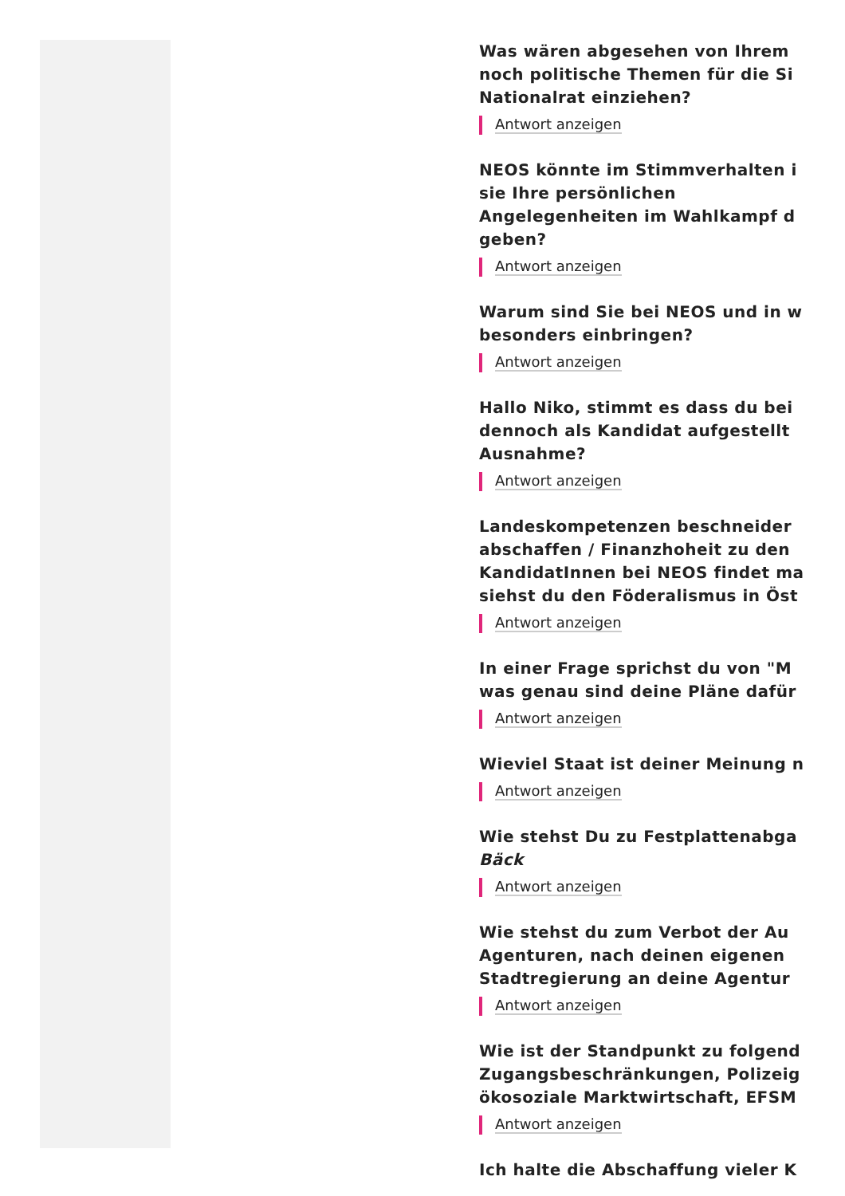Was wären abgesehen von Ihrem
noch politische Themen für die Si
Nationalrat einziehen?
Antwort anzeigen
NEOS könnte im Stimmverhalten i
sie Ihre persönlichen
Angelegenheiten im Wahlkampf d
geben?
Antwort anzeigen
Warum sind Sie bei NEOS und in w
besonders einbringen?
Antwort anzeigen
Hallo Niko, stimmt es dass du bei
dennoch als Kandidat aufgestellt
Ausnahme?
Antwort anzeigen
Landeskompetenzen beschneider
abschaffen / Finanzhoheit zu den
KandidatInnen bei NEOS findet ma
siehst du den Föderalismus in Öst
Antwort anzeigen
In einer Frage sprichst du von "M
was genau sind deine Pläne dafür
Antwort anzeigen
Wieviel Staat ist deiner Meinung n
Antwort anzeigen
Wie stehst Du zu Festplattenabga
Bäck
Antwort anzeigen
Wie stehst du zum Verbot der Au
Agenturen, nach deinen eigenen
Stadtregierung an deine Agentur
Antwort anzeigen
Wie ist der Standpunkt zu folgend
Zugangsbeschränkungen, Polizeig
ökosoziale Marktwirtschaft, EFSM
Antwort anzeigen
Ich halte die Abschaffung vieler K